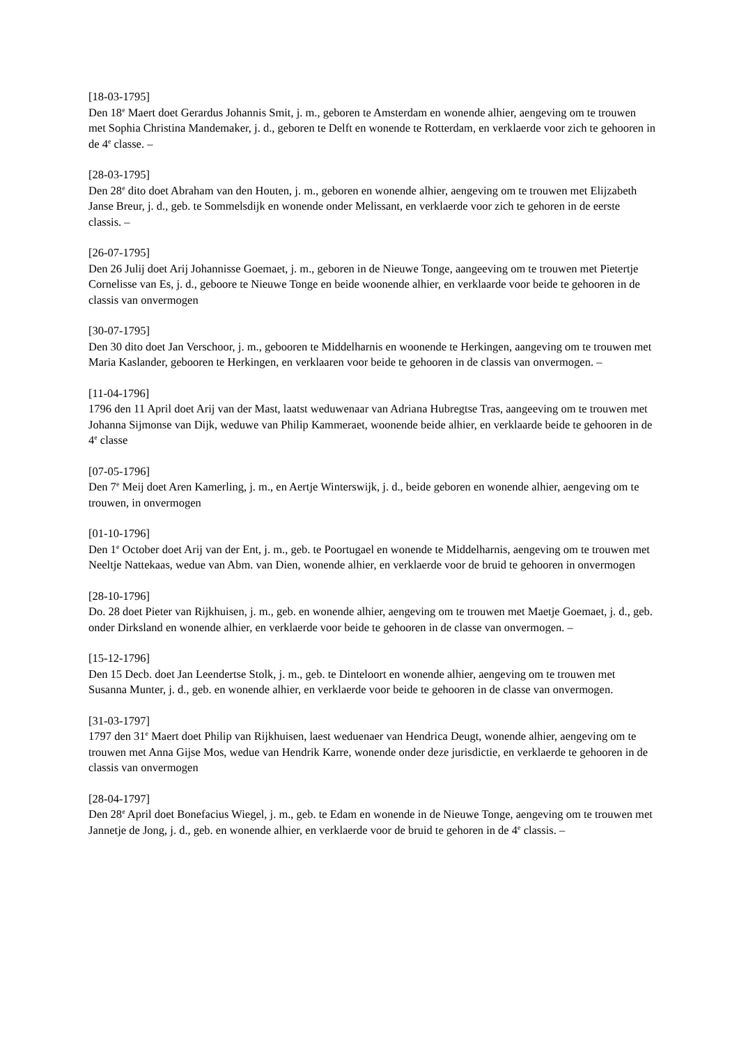[18-03-1795]
Den 18<sup>e</sup> Maert doet Gerardus Johannis Smit, j. m., geboren te Amsterdam en wonende alhier, aengeving om te trouwen met Sophia Christina Mandemaker, j. d., geboren te Delft en wonende te Rotterdam, en verklaerde voor zich te gehooren in de 4<sup>e</sup> classe. –
[28-03-1795]
Den 28<sup>e</sup> dito doet Abraham van den Houten, j. m., geboren en wonende alhier, aengeving om te trouwen met Elijzabeth Janse Breur, j. d., geb. te Sommelsdijk en wonende onder Melissant, en verklaerde voor zich te gehoren in de eerste classis. –
[26-07-1795]
Den 26 Julij doet Arij Johannisse Goemaet, j. m., geboren in de Nieuwe Tonge, aangeeving om te trouwen met Pietertje Cornelisse van Es, j. d., geboore te Nieuwe Tonge en beide woonende alhier, en verklaarde voor beide te gehooren in de classis van onvermogen
[30-07-1795]
Den 30 dito doet Jan Verschoor, j. m., gebooren te Middelharnis en woonende te Herkingen, aangeving om te trouwen met Maria Kaslander, gebooren te Herkingen, en verklaaren voor beide te gehooren in de classis van onvermogen. –
[11-04-1796]
1796 den 11 April doet Arij van der Mast, laatst weduwenaar van Adriana Hubregtse Tras, aangeeving om te trouwen met Johanna Sijmonse van Dijk, weduwe van Philip Kammeraet, woonende beide alhier, en verklaarde beide te gehooren in de 4<sup>e</sup> classe
[07-05-1796]
Den 7<sup>e</sup> Meij doet Aren Kamerling, j. m., en Aertje Winterswijk, j. d., beide geboren en wonende alhier, aengeving om te trouwen, in onvermogen
[01-10-1796]
Den 1<sup>e</sup> October doet Arij van der Ent, j. m., geb. te Poortugael en wonende te Middelharnis, aengeving om te trouwen met Neeltje Nattekaas, wedue van Abm. van Dien, wonende alhier, en verklaerde voor de bruid te gehooren in onvermogen
[28-10-1796]
Do. 28 doet Pieter van Rijkhuisen, j. m., geb. en wonende alhier, aengeving om te trouwen met Maetje Goemaet, j. d., geb. onder Dirksland en wonende alhier, en verklaerde voor beide te gehooren in de classe van onvermogen. –
[15-12-1796]
Den 15 Decb. doet Jan Leendertse Stolk, j. m., geb. te Dinteloort en wonende alhier, aengeving om te trouwen met Susanna Munter, j. d., geb. en wonende alhier, en verklaerde voor beide te gehooren in de classe van onvermogen.
[31-03-1797]
1797 den 31<sup>e</sup> Maert doet Philip van Rijkhuisen, laest weduenaer van Hendrica Deugt, wonende alhier, aengeving om te trouwen met Anna Gijse Mos, wedue van Hendrik Karre, wonende onder deze jurisdictie, en verklaerde te gehooren in de classis van onvermogen
[28-04-1797]
Den 28<sup>e</sup> April doet Bonefacius Wiegel, j. m., geb. te Edam en wonende in de Nieuwe Tonge, aengeving om te trouwen met Jannetje de Jong, j. d., geb. en wonende alhier, en verklaerde voor de bruid te gehoren in de 4<sup>e</sup> classis. –